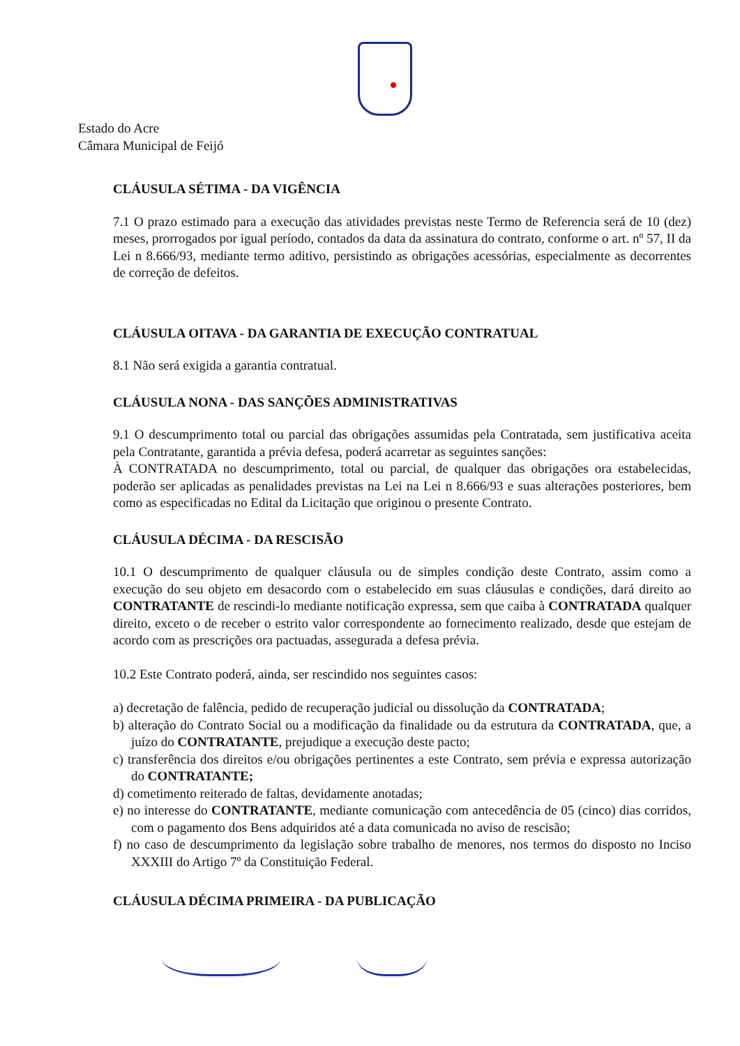Estado do Acre
Câmara Municipal de Feijó
CLÁUSULA SÉTIMA - DA VIGÊNCIA
7.1 O prazo estimado para a execução das atividades previstas neste Termo de Referencia será de 10 (dez) meses, prorrogados por igual período, contados da data da assinatura do contrato, conforme o art. nº 57, II da Lei n 8.666/93, mediante termo aditivo, persistindo as obrigações acessórias, especialmente as decorrentes de correção de defeitos.
CLÁUSULA OITAVA - DA GARANTIA DE EXECUÇÃO CONTRATUAL
8.1 Não será exigida a garantia contratual.
CLÁUSULA NONA - DAS SANÇÕES ADMINISTRATIVAS
9.1 O descumprimento total ou parcial das obrigações assumidas pela Contratada, sem justificativa aceita pela Contratante, garantida a prévia defesa, poderá acarretar as seguintes sanções:
À CONTRATADA no descumprimento, total ou parcial, de qualquer das obrigações ora estabelecidas, poderão ser aplicadas as penalidades previstas na Lei na Lei n 8.666/93 e suas alterações posteriores, bem como as especificadas no Edital da Licitação que originou o presente Contrato.
CLÁUSULA DÉCIMA - DA RESCISÃO
10.1 O descumprimento de qualquer cláusula ou de simples condição deste Contrato, assim como a execução do seu objeto em desacordo com o estabelecido em suas cláusulas e condições, dará direito ao CONTRATANTE de rescindi-lo mediante notificação expressa, sem que caiba à CONTRATADA qualquer direito, exceto o de receber o estrito valor correspondente ao fornecimento realizado, desde que estejam de acordo com as prescrições ora pactuadas, assegurada a defesa prévia.
10.2 Este Contrato poderá, ainda, ser rescindido nos seguintes casos:
a) decretação de falência, pedido de recuperação judicial ou dissolução da CONTRATADA;
b) alteração do Contrato Social ou a modificação da finalidade ou da estrutura da CONTRATADA, que, a juízo do CONTRATANTE, prejudique a execução deste pacto;
c) transferência dos direitos e/ou obrigações pertinentes a este Contrato, sem prévia e expressa autorização do CONTRATANTE;
d) cometimento reiterado de faltas, devidamente anotadas;
e) no interesse do CONTRATANTE, mediante comunicação com antecedência de 05 (cinco) dias corridos, com o pagamento dos Bens adquiridos até a data comunicada no aviso de rescisão;
f) no caso de descumprimento da legislação sobre trabalho de menores, nos termos do disposto no Inciso XXXIII do Artigo 7º da Constituição Federal.
CLÁUSULA DÉCIMA PRIMEIRA - DA PUBLICAÇÃO